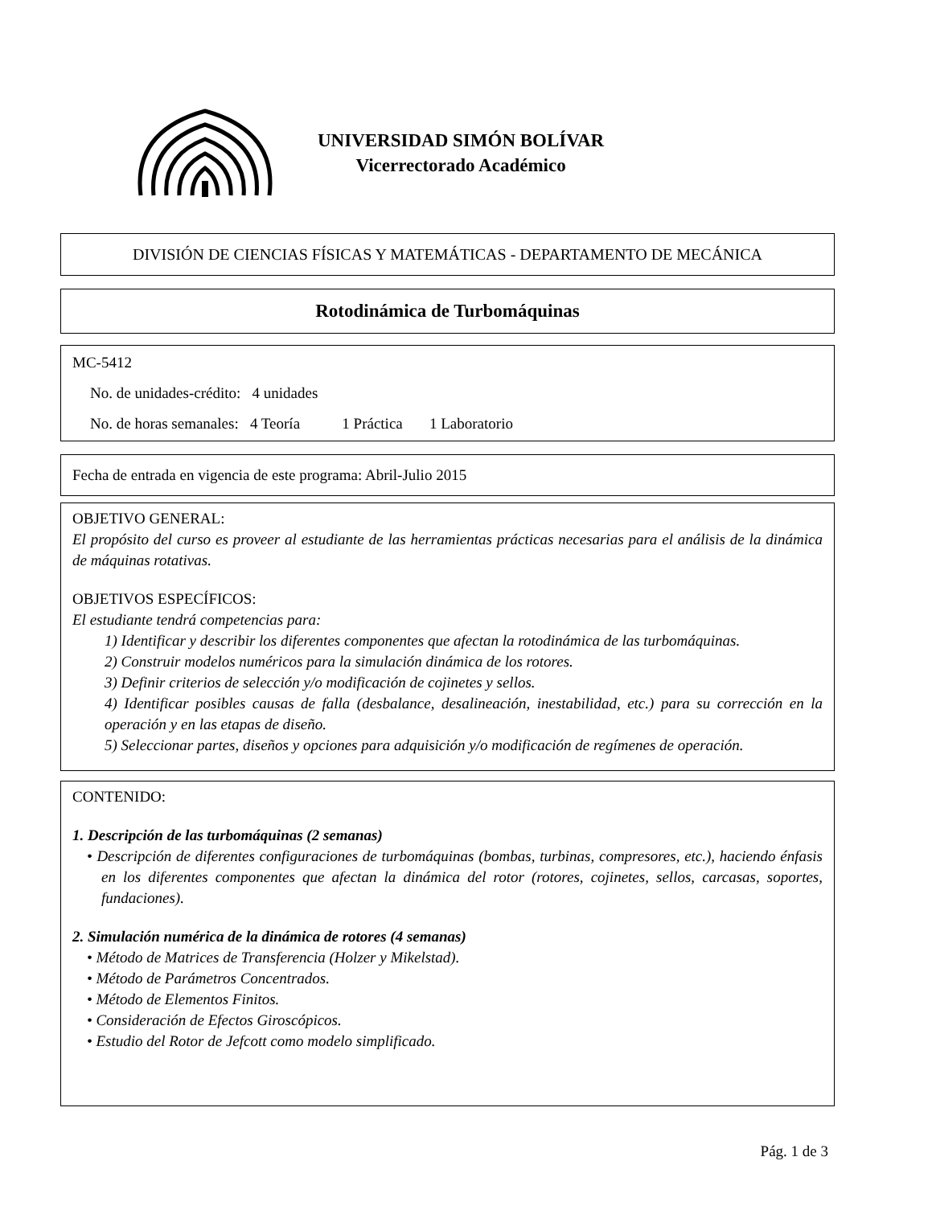UNIVERSIDAD SIMÓN BOLÍVAR
Vicerrectorado Académico
DIVISIÓN DE CIENCIAS FÍSICAS Y MATEMÁTICAS - DEPARTAMENTO DE MECÁNICA
Rotodinámica de Turbomáquinas
MC-5412
No. de unidades-crédito: 4 unidades
No. de horas semanales: 4 Teoría 1 Práctica 1 Laboratorio
Fecha de entrada en vigencia de este programa: Abril-Julio 2015
OBJETIVO GENERAL:
El propósito del curso es proveer al estudiante de las herramientas prácticas necesarias para el análisis de la dinámica de máquinas rotativas.
OBJETIVOS ESPECÍFICOS:
El estudiante tendrá competencias para:
1) Identificar y describir los diferentes componentes que afectan la rotodinámica de las turbomáquinas.
2) Construir modelos numéricos para la simulación dinámica de los rotores.
3) Definir criterios de selección y/o modificación de cojinetes y sellos.
4) Identificar posibles causas de falla (desbalance, desalineación, inestabilidad, etc.) para su corrección en la operación y en las etapas de diseño.
5) Seleccionar partes, diseños y opciones para adquisición y/o modificación de regímenes de operación.
CONTENIDO:
1. Descripción de las turbomáquinas (2 semanas)
• Descripción de diferentes configuraciones de turbomáquinas (bombas, turbinas, compresores, etc.), haciendo énfasis en los diferentes componentes que afectan la dinámica del rotor (rotores, cojinetes, sellos, carcasas, soportes, fundaciones).
2. Simulación numérica de la dinámica de rotores (4 semanas)
• Método de Matrices de Transferencia (Holzer y Mikelstad).
• Método de Parámetros Concentrados.
• Método de Elementos Finitos.
• Consideración de Efectos Giroscópicos.
• Estudio del Rotor de Jefcott como modelo simplificado.
Pág. 1 de 3